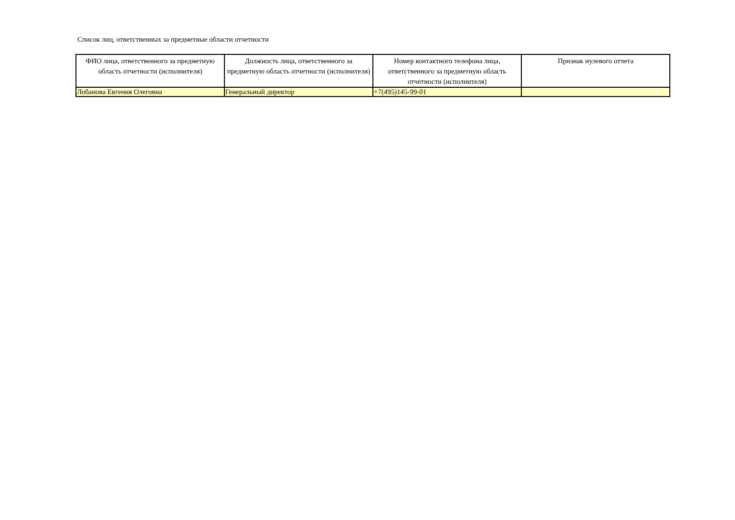Список лиц, ответственных за предметные области отчетности
| ФИО лица, ответственного за предметную область отчетности (исполнителя) | Должность лица, ответственного за предметную область отчетности (исполнителя) | Номер контактного телефона лица, ответственного за предметную область отчетности (исполнителя) | Признак нулевого отчета |
| --- | --- | --- | --- |
| Лобанова Евгения Олеговна | Генеральный директор | +7(495)145-99-01 | |